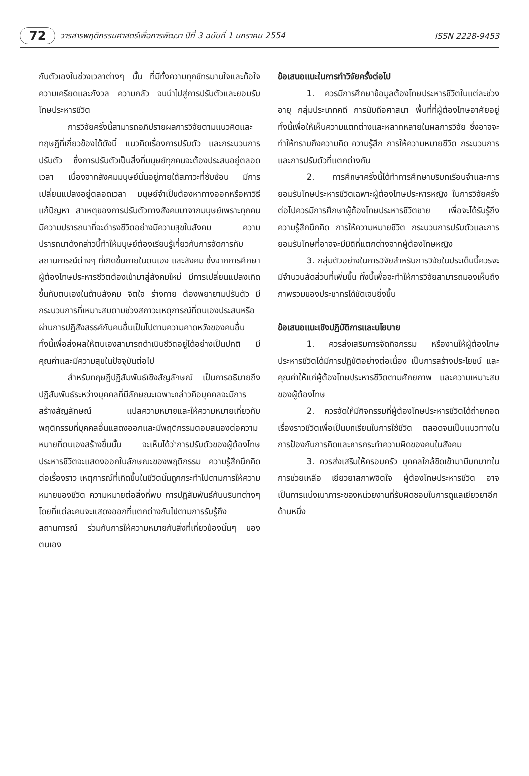72 วารสารพฤติกรรมศาสตร์เพื่อการพัฒนา ปีที่ 3 ฉบับที่ 1 มกราคม 2554 ISSN 2228-9453
กับตัวเองในช่วงเวลาต่างๆ นั้น ที่มีทั้งความทุกข์ทรมานใจและท้อใจ ความเครียดและกังวล ความกลัว จนนำไปสู่การปรับตัวและยอมรับโทษประหารชีวิต
การวิจัยครั้งนี้สามารถอภิปรายผลการวิจัยตามแนวคิดและทฤษฎีที่เกี่ยวข้องได้ดังนี้ แนวคิดเรื่องการปรับตัว และกระบวนการปรับตัว ซึ่งการปรับตัวเป็นสิ่งที่มนุษย์ทุกคนจะต้องประสบอยู่ตลอดเวลา เนื่องจากสังคมมนุษย์นั้นอยู่ภายใต้สภาวะที่ซับซ้อน มีการเปลี่ยนแปลงอยู่ตลอดเวลา มนุษย์จำเป็นต้องหาทางออกหรือหาวิธีแก้ปัญหา สาเหตุของการปรับตัวทางสังคมมาจากมนุษย์เพราะทุกคนมีความปรารถนาที่จะดำรงชีวิตอย่างมีความสุขในสังคม ความปรารถนาดังกล่าวนี้ทำให้มนุษย์ต้องเรียนรู้เกี่ยวกับการจัดการกับสถานการณ์ต่างๆ ที่เกิดขึ้นภายในตนเอง และสังคม ซึ่งจากการศึกษาผู้ต้องโทษประหารชีวิตต้องเข้ามาสู่สังคมใหม่ มีการเปลี่ยนแปลงเกิดขึ้นกับตนเองในด้านสังคม จิตใจ ร่างกาย ต้องพยายามปรับตัว มีกระบวนการที่เหมาะสมตามช่วงสภาวะเหตุการณ์ที่ตนเองประสบหรือผ่านการปฏิสังสรรค์กับคนอื่นเป็นไปตามความคาดหวังของคนอื่น ทั้งนี้เพื่อส่งผลให้ตนเองสามารถดำเนินชีวิตอยู่ได้อย่างเป็นปกติ มีคุณค่าและมีความสุขในปัจจุบันต่อไป
สำหรับทฤษฎีปฏิสัมพันธ์เชิงสัญลักษณ์ เป็นการอธิบายถึงปฏิสัมพันธ์ระหว่างบุคคลที่มีลักษณะเฉพาะกล่าวคือบุคคลจะมีการสร้างสัญลักษณ์ แปลความหมายและให้ความหมายเกี่ยวกับพฤติกรรมที่บุคคลอื่นแสดงออกและมีพฤติกรรมตอบสนองต่อความหมายที่ตนเองสร้างขึ้นนั้น จะเห็นได้ว่าการปรับตัวของผู้ต้องโทษประหารชีวิตจะแสดงออกในลักษณะของพฤติกรรม ความรู้สึกนึกคิดต่อเรื่องราว เหตุการณ์ที่เกิดขึ้นในชีวิตนั้นถูกกระทำไปตามการให้ความหมายของชีวิต ความหมายต่อสิ่งที่พบ การปฏิสัมพันธ์กับบริบทต่างๆ โดยที่แต่ละคนจะแสดงออกที่แตกต่างกันไปตามการรับรู้ถึงสถานการณ์ ร่วมกับการให้ความหมายกับสิ่งที่เกี่ยวข้องนั้นๆ ของตนเอง
ข้อเสนอแนะในการทำวิจัยครั้งต่อไป
1. ควรมีการศึกษาข้อมูลต้องโทษประหารชีวิตในแต่ละช่วงอายุ กลุ่มประเภทคดี การนับถือศาสนา พื้นที่ที่ผู้ต้องโทษอาศัยอยู่ ทั้งนี้เพื่อให้เห็นความแตกต่างและหลากหลายในผลการวิจัย ซึ่งอาจจะทำให้ทราบถึงความคิด ความรู้สึก การให้ความหมายชีวิต กระบวนการและการปรับตัวที่แตกต่างกัน
2. การศึกษาครั้งนี้ได้ทำการศึกษาบริบทเรือนจำและการยอมรับโทษประหารชีวิตเฉพาะผู้ต้องโทษประหารหญิง ในการวิจัยครั้งต่อไปควรมีการศึกษาผู้ต้องโทษประหารชีวิตชาย เพื่อจะได้รับรู้ถึงความรู้สึกนึกคิด การให้ความหมายชีวิต กระบวนการปรับตัวและการยอมรับโทษที่อาจจะมีมิติที่แตกต่างจากผู้ต้องโทษหญิง
3. กลุ่มตัวอย่างในการวิจัยสำหรับการวิจัยในประเด็นนี้ควรจะมีจำนวนสัดส่วนที่เพิ่มขึ้น ทั้งนี้เพื่อจะทำให้การวิจัยสามารถมองเห็นถึงภาพรวมของประชากรได้ชัดเจนยิ่งขึ้น
ข้อเสนอแนะเชิงปฏิบัติการและนโยบาย
1. ควรส่งเสริมการจัดกิจกรรม หรืองานให้ผู้ต้องโทษประหารชีวิตได้มีการปฏิบัติอย่างต่อเนื่อง เป็นการสร้างประโยชน์ และคุณค่าให้แก่ผู้ต้องโทษประหารชีวิตตามศักยภาพ และความเหมาะสมของผู้ต้องโทษ
2. ควรจัดให้มีกิจกรรมที่ผู้ต้องโทษประหารชีวิตได้ถ่ายทอดเรื่องราวชีวิตเพื่อเป็นบทเรียนในการใช้ชีวิต ตลอดจนเป็นแนวทางในการป้องกันการคิดและการกระทำความผิดของคนในสังคม
3. ควรส่งเสริมให้ครอบครัว บุคคลใกล้ชิดเข้ามามีบทบาทในการช่วยเหลือ เยียวยาสภาพจิตใจ ผู้ต้องโทษประหารชีวิต อาจเป็นการแบ่งเบาภาระของหน่วยงานที่รับผิดชอบในการดูแลเยียวยาอีกด้านหนึ่ง